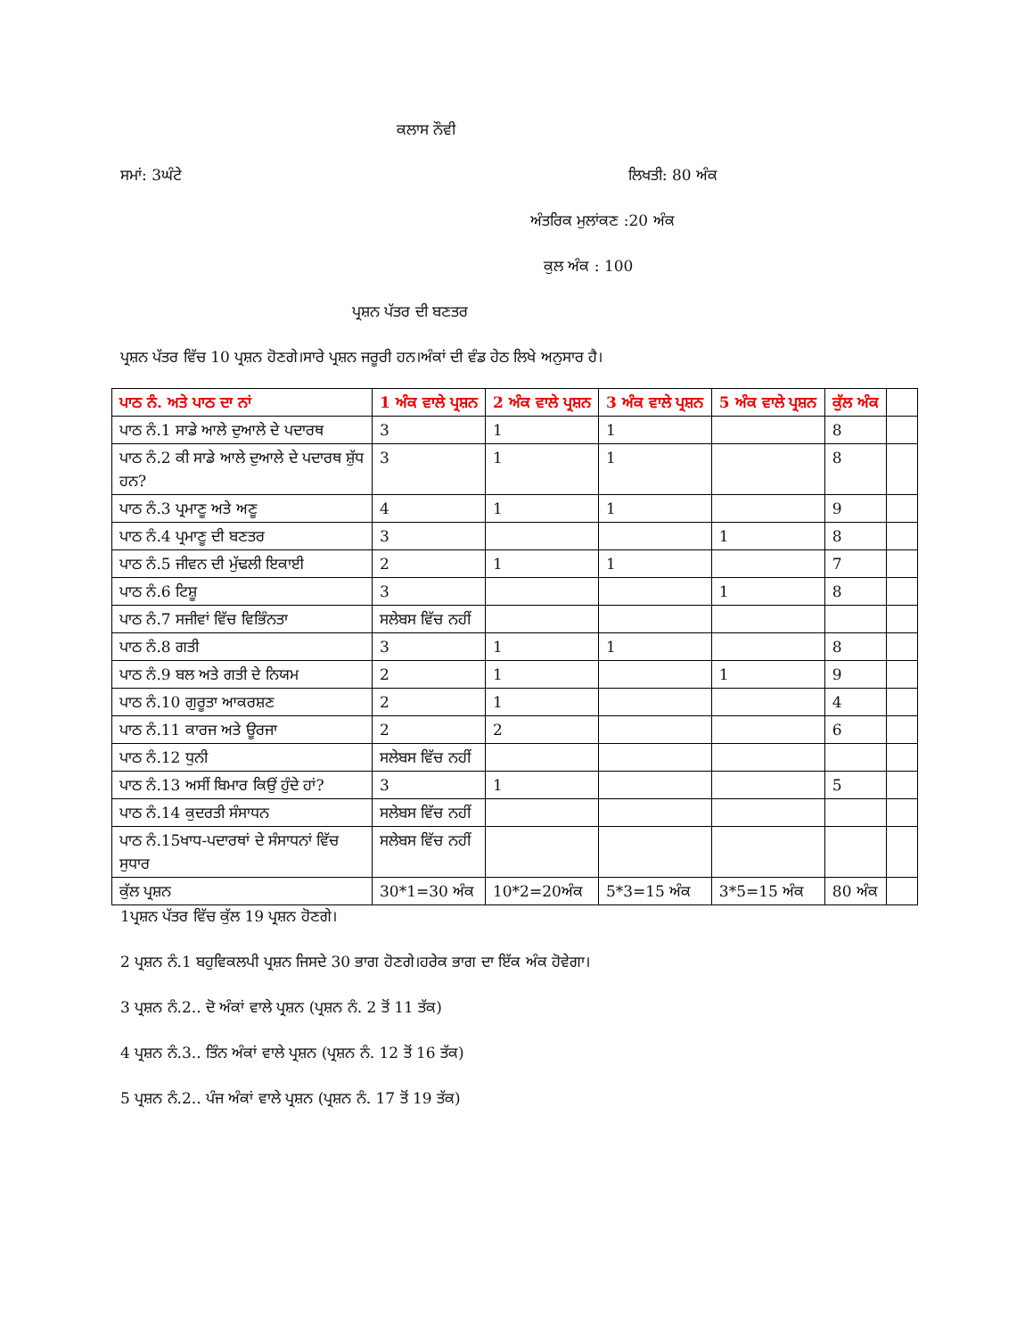ਕਲਾਸ ਨੌਵੀ
ਸਮਾਂ: 3ਘੰਟੇ ਲਿਖਤੀ: 80 ਅੰਕ
ਅੰਤਰਿਕ ਮੁਲਾਂਕਣ :20 ਅੰਕ
ਕੁਲ ਅੰਕ : 100
ਪ੍ਰਸ਼ਨ ਪੱਤਰ ਦੀ ਬਣਤਰ
ਪ੍ਰਸ਼ਨ ਪੱਤਰ ਵਿੱਚ 10 ਪ੍ਰਸ਼ਨ ਹੋਣਗੇ।ਸਾਰੇ ਪ੍ਰਸ਼ਨ ਜਰੂਰੀ ਹਨ।ਅੰਕਾਂ ਦੀ ਵੰਡ ਹੇਠ ਲਿਖੇ ਅਨੁਸਾਰ ਹੈ।
| ਪਾਠ ਨੰ. ਅਤੇ ਪਾਠ ਦਾ ਨਾਂ | 1 ਅੰਕ ਵਾਲੇ ਪ੍ਰਸ਼ਨ | 2 ਅੰਕ ਵਾਲੇ ਪ੍ਰਸ਼ਨ | 3 ਅੰਕ ਵਾਲੇ ਪ੍ਰਸ਼ਨ | 5 ਅੰਕ ਵਾਲੇ ਪ੍ਰਸ਼ਨ | ਕੁੱਲ ਅੰਕ | |
| --- | --- | --- | --- | --- | --- | --- |
| ਪਾਠ ਨੰ.1 ਸਾਡੇ ਆਲੇ ਦੁਆਲੇ ਦੇ ਪਦਾਰਥ | 3 | 1 | 1 | | 8 | |
| ਪਾਠ ਨੰ.2 ਕੀ ਸਾਡੇ ਆਲੇ ਦੁਆਲੇ ਦੇ ਪਦਾਰਥ ਸ਼ੁੱਧ ਹਨ? | 3 | 1 | 1 | | 8 | |
| ਪਾਠ ਨੰ.3 ਪ੍ਰਮਾਣੂ ਅਤੇ ਅਣੂ | 4 | 1 | 1 | | 9 | |
| ਪਾਠ ਨੰ.4 ਪ੍ਰਮਾਣੂ ਦੀ ਬਣਤਰ | 3 | | | 1 | 8 | |
| ਪਾਠ ਨੰ.5 ਜੀਵਨ ਦੀ ਮੁੱਢਲੀ ਇਕਾਈ | 2 | 1 | 1 | | 7 | |
| ਪਾਠ ਨੰ.6 ਟਿਸ਼ੂ | 3 | | | 1 | 8 | |
| ਪਾਠ ਨੰ.7 ਸਜੀਵਾਂ ਵਿੱਚ ਵਿਭਿੰਨਤਾ | ਸਲੇਬਸ ਵਿੱਚ ਨਹੀਂ | | | | | |
| ਪਾਠ ਨੰ.8 ਗਤੀ | 3 | 1 | 1 | | 8 | |
| ਪਾਠ ਨੰ.9 ਬਲ ਅਤੇ ਗਤੀ ਦੇ ਨਿਯਮ | 2 | 1 | | 1 | 9 | |
| ਪਾਠ ਨੰ.10 ਗੁਰੂਤਾ ਆਕਰਸ਼ਣ | 2 | 1 | | | 4 | |
| ਪਾਠ ਨੰ.11 ਕਾਰਜ ਅਤੇ ਊਰਜਾ | 2 | 2 | | | 6 | |
| ਪਾਠ ਨੰ.12 ਧੁਨੀ | ਸਲੇਬਸ ਵਿੱਚ ਨਹੀਂ | | | | | |
| ਪਾਠ ਨੰ.13 ਅਸੀਂ ਬਿਮਾਰ ਕਿਉਂ ਹੁੰਦੇ ਹਾਂ? | 3 | 1 | | | 5 | |
| ਪਾਠ ਨੰ.14 ਕੁਦਰਤੀ ਸੰਸਾਧਨ | ਸਲੇਬਸ ਵਿੱਚ ਨਹੀਂ | | | | | |
| ਪਾਠ ਨੰ.15ਖਾਧ-ਪਦਾਰਥਾਂ ਦੇ ਸੰਸਾਧਨਾਂ ਵਿੱਚ ਸੁਧਾਰ | ਸਲੇਬਸ ਵਿੱਚ ਨਹੀਂ | | | | | |
| ਕੁੱਲ ਪ੍ਰਸ਼ਨ | 30*1=30 ਅੰਕ | 10*2=20ਅੰਕ | 5*3=15 ਅੰਕ | 3*5=15 ਅੰਕ | 80 ਅੰਕ | |
1ਪ੍ਰਸ਼ਨ ਪੱਤਰ ਵਿੱਚ ਕੁੱਲ 19 ਪ੍ਰਸ਼ਨ ਹੋਣਗੇ।
2 ਪ੍ਰਸ਼ਨ ਨੰ.1 ਬਹੁਵਿਕਲਪੀ ਪ੍ਰਸ਼ਨ ਜਿਸਦੇ 30 ਭਾਗ ਹੋਣਗੇ।ਹਰੇਕ ਭਾਗ ਦਾ ਇੱਕ ਅੰਕ ਹੋਵੇਗਾ।
3 ਪ੍ਰਸ਼ਨ ਨੰ.2.. ਦੋ ਅੰਕਾਂ ਵਾਲੇ ਪ੍ਰਸ਼ਨ (ਪ੍ਰਸ਼ਨ ਨੰ. 2 ਤੋਂ 11 ਤੱਕ)
4 ਪ੍ਰਸ਼ਨ ਨੰ.3.. ਤਿੰਨ ਅੰਕਾਂ ਵਾਲੇ ਪ੍ਰਸ਼ਨ (ਪ੍ਰਸ਼ਨ ਨੰ. 12 ਤੋਂ 16 ਤੱਕ)
5 ਪ੍ਰਸ਼ਨ ਨੰ.2.. ਪੰਜ ਅੰਕਾਂ ਵਾਲੇ ਪ੍ਰਸ਼ਨ (ਪ੍ਰਸ਼ਨ ਨੰ. 17 ਤੋਂ 19 ਤੱਕ)